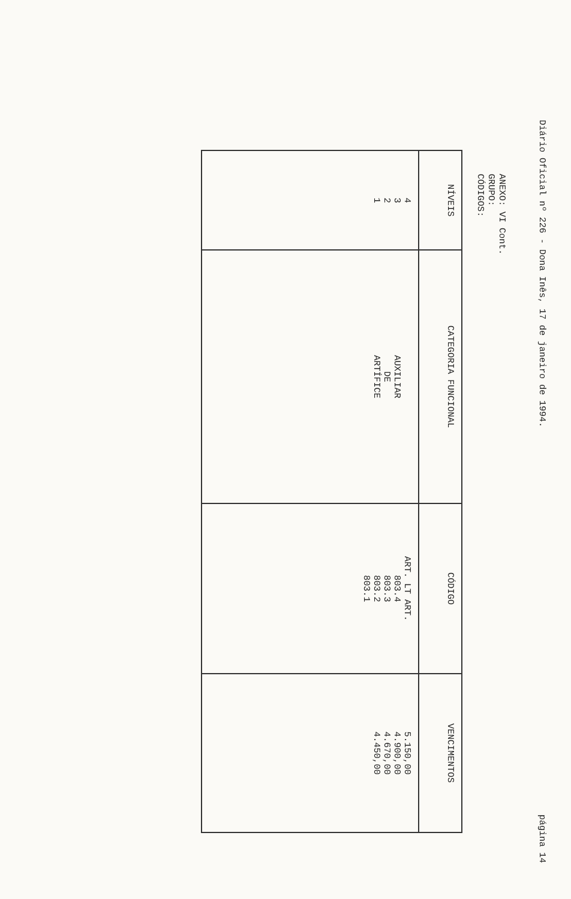Diário Oficial nº 226 - Dona Inês, 17 de janeiro de 1994.
página 14
ANEXO: VI Cont.
GRUPO:
CÓDIGOS:
| NÍVEIS | CATEGORIA FUNCIONAL | CÓDIGO | VENCIMENTOS |
| --- | --- | --- | --- |
| 4 3 2 1 | AUXILIAR DE ARTÍFICE | ART. LT ART. 803.4 803.3 803.2 803.1 | 5.150,00 4.900,00 4.670,00 4.450,00 |